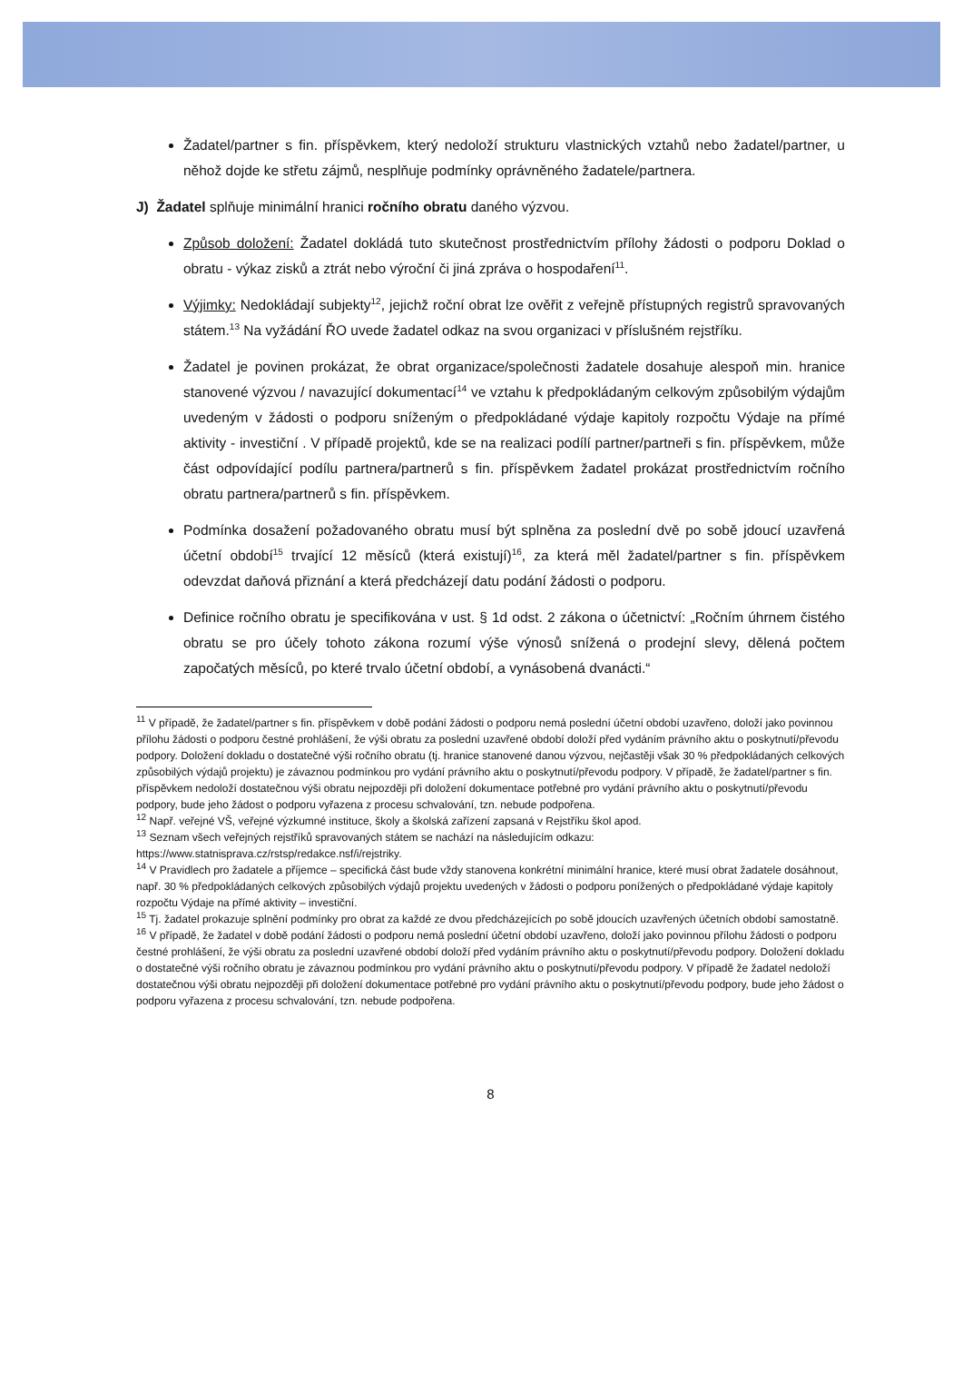Žadatel/partner s fin. příspěvkem, který nedoloží strukturu vlastnických vztahů nebo žadatel/partner, u něhož dojde ke střetu zájmů, nesplňuje podmínky oprávněného žadatele/partnera.
J) Žadatel splňuje minimální hranici ročního obratu daného výzvou.
Způsob doložení: Žadatel dokládá tuto skutečnost prostřednictvím přílohy žádosti o podporu Doklad o obratu - výkaz zisků a ztrát nebo výroční či jiná zpráva o hospodaření<sup>11</sup>.
Výjimky: Nedokládají subjekty<sup>12</sup>, jejichž roční obrat lze ověřit z veřejně přístupných registrů spravovaných státem.<sup>13</sup> Na vyžádání ŘO uvede žadatel odkaz na svou organizaci v příslušném rejstříku.
Žadatel je povinen prokázat, že obrat organizace/společnosti žadatele dosahuje alespoň min. hranice stanovené výzvou / navazující dokumentací<sup>14</sup> ve vztahu k předpokládaným celkovým způsobilým výdajům uvedeným v žádosti o podporu sníženým o předpokládané výdaje kapitoly rozpočtu Výdaje na přímé aktivity - investiční . V případě projektů, kde se na realizaci podílí partner/partneři s fin. příspěvkem, může část odpovídající podílu partnera/partnerů s fin. příspěvkem žadatel prokázat prostřednictvím ročního obratu partnera/partnerů s fin. příspěvkem.
Podmínka dosažení požadovaného obratu musí být splněna za poslední dvě po sobě jdoucí uzavřená účetní období<sup>15</sup> trvající 12 měsíců (která existují)<sup>16</sup>, za která měl žadatel/partner s fin. příspěvkem odevzdat daňová přiznání a která předcházejí datu podání žádosti o podporu.
Definice ročního obratu je specifikována v ust. § 1d odst. 2 zákona o účetnictví: „Ročním úhrnem čistého obratu se pro účely tohoto zákona rozumí výše výnosů snížená o prodejní slevy, dělená počtem započatých měsíců, po které trvalo účetní období, a vynásobená dvanácti.“
<sup>11</sup> V případě, že žadatel/partner s fin. příspěvkem v době podání žádosti o podporu nemá poslední účetní období uzavřeno, doloží jako povinnou přílohu žádosti o podporu čestné prohlášení, že výši obratu za poslední uzavřené období doloží před vydáním právního aktu o poskytnutí/převodu podpory. Doložení dokladu o dostatečné výši ročního obratu (tj. hranice stanovené danou výzvou, nejčastěji však 30 % předpokládaných celkových způsobilých výdajů projektu) je závaznou podmínkou pro vydání právního aktu o poskytnutí/převodu podpory. V případě, že žadatel/partner s fin. příspěvkem nedoloží dostatečnou výši obratu nejpozději při doložení dokumentace potřebné pro vydání právního aktu o poskytnutí/převodu podpory, bude jeho žádost o podporu vyřazena z procesu schvalování, tzn. nebude podpořena.
<sup>12</sup> Např. veřejné VŠ, veřejné výzkumné instituce, školy a školská zařízení zapsaná v Rejstříku škol apod.
<sup>13</sup> Seznam všech veřejných rejstříků spravovaných státem se nachází na následujícím odkazu: https://www.statnisprava.cz/rstsp/redakce.nsf/i/rejstriky.
<sup>14</sup> V Pravidlech pro žadatele a příjemce – specifická část bude vždy stanovena konkrétní minimální hranice, které musí obrat žadatele dosáhnout, např. 30 % předpokládaných celkových způsobilých výdajů projektu uvedených v žádosti o podporu ponížených o předpokládané výdaje kapitoly rozpočtu Výdaje na přímé aktivity – investiční.
<sup>15</sup> Tj. žadatel prokazuje splnění podmínky pro obrat za každé ze dvou předcházejících po sobě jdoucích uzavřených účetních období samostatně.
<sup>16</sup> V případě, že žadatel v době podání žádosti o podporu nemá poslední účetní období uzavřeno, doloží jako povinnou přílohu žádosti o podporu čestné prohlášení, že výši obratu za poslední uzavřené období doloží před vydáním právního aktu o poskytnutí/převodu podpory. Doložení dokladu o dostatečné výši ročního obratu je závaznou podmínkou pro vydání právního aktu o poskytnutí/převodu podpory. V případě že žadatel nedoloží dostatečnou výši obratu nejpozději při doložení dokumentace potřebné pro vydání právního aktu o poskytnutí/převodu podpory, bude jeho žádost o podporu vyřazena z procesu schvalování, tzn. nebude podpořena.
8